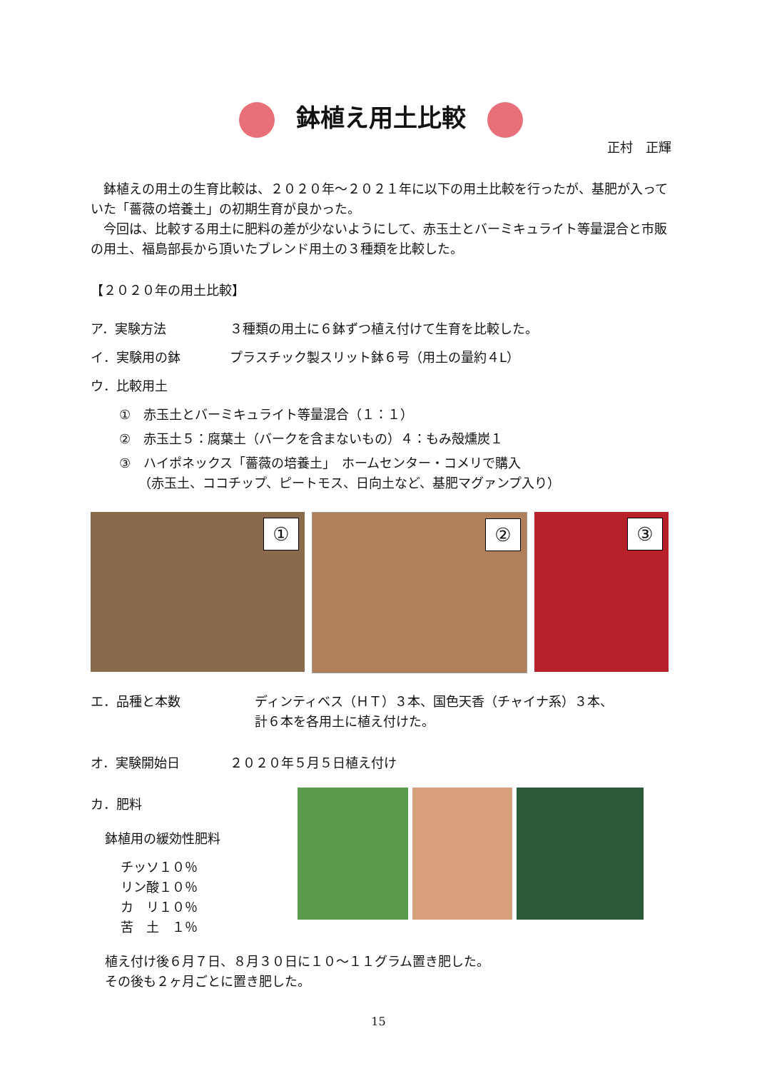鉢植え用土比較
正村　正輝
鉢植えの用土の生育比較は、２０２０年～２０２１年に以下の用土比較を行ったが、基肥が入っていた「薔薇の培養土」の初期生育が良かった。
今回は、比較する用土に肥料の差が少ないようにして、赤玉土とバーミキュライト等量混合と市販の用土、福島部長から頂いたブレンド用土の３種類を比較した。
【２０２０年の用土比較】
ア．実験方法 ３種類の用土に６鉢ずつ植え付けて生育を比較した。
イ．実験用の鉢 プラスチック製スリット鉢６号（用土の量約４L）
ウ．比較用土
①　赤玉土とバーミキュライト等量混合（１：１）
②　赤玉土５：腐葉土（バークを含まないもの）４：もみ殻燻炭１
③　ハイポネックス「薔薇の培養土」　ホームセンター・コメリで購入
　　（赤玉土、ココチップ、ピートモス、日向土など、基肥マグァンプ入り）
①
②
③
エ．品種と本数 ディンティベス（ＨＴ）３本、国色天香（チャイナ系）３本、
計６本を各用土に植え付けた。
オ．実験開始日 ２０２０年５月５日植え付け
カ．肥料
鉢植用の緩効性肥料
チッソ１０％
リン酸１０％
カ　リ１０％
苦　土　１％
植え付け後６月７日、８月３０日に１０～１１グラム置き肥した。
その後も２ヶ月ごとに置き肥した。
15